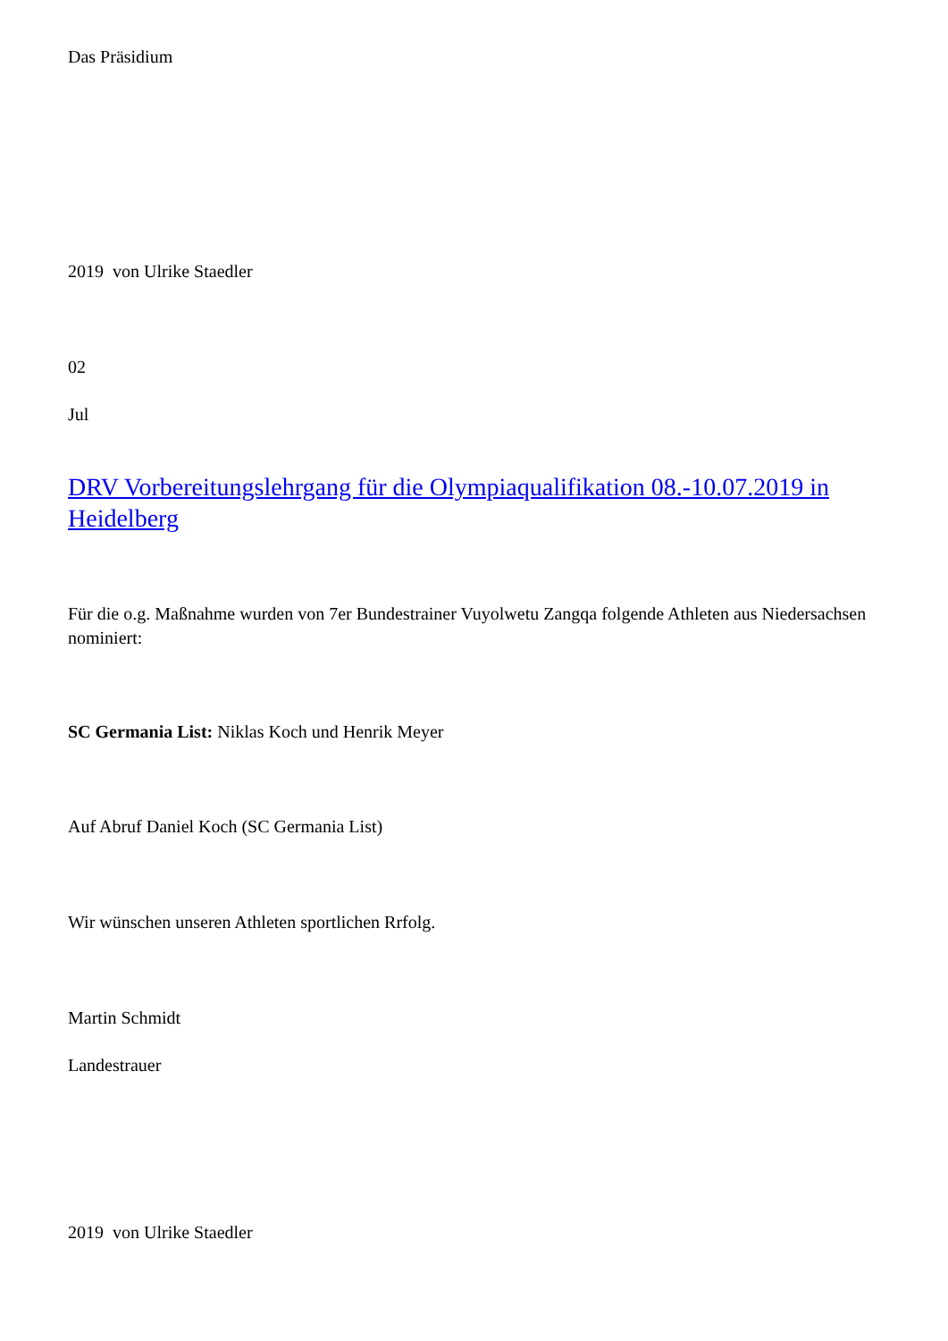Das Präsidium
2019 von Ulrike Staedler
02
Jul
DRV Vorbereitungslehrgang für die Olympiaqualifikation 08.-10.07.2019 in Heidelberg
Für die o.g. Maßnahme wurden von 7er Bundestrainer Vuyolwetu Zangqa folgende Athleten aus Niedersachsen nominiert:
SC Germania List: Niklas Koch und Henrik Meyer
Auf Abruf Daniel Koch (SC Germania List)
Wir wünschen unseren Athleten sportlichen Rrfolg.
Martin Schmidt
Landestrauer
2019 von Ulrike Staedler